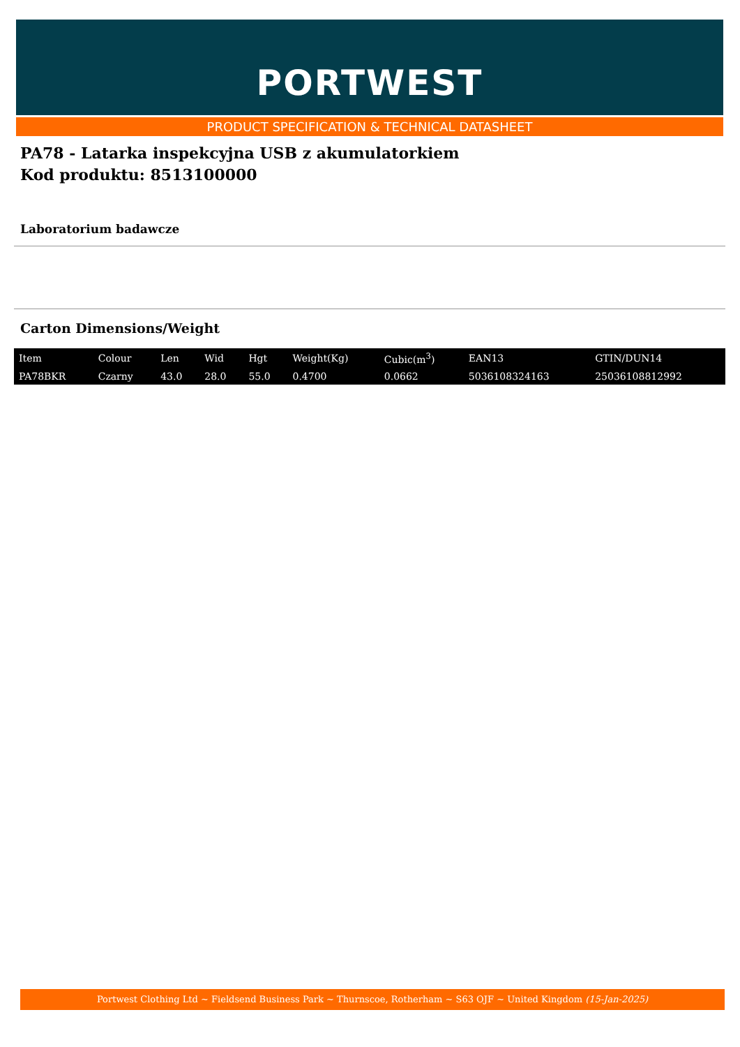PORTWEST
PRODUCT SPECIFICATION & TECHNICAL DATASHEET
PA78 - Latarka inspekcyjna USB z akumulatorkiem
Kod produktu: 8513100000
Laboratorium badawcze
Carton Dimensions/Weight
| Item | Colour | Len | Wid | Hgt | Weight(Kg) | Cubic(m<sup>3</sup>) | EAN13 | GTIN/DUN14 |
| --- | --- | --- | --- | --- | --- | --- | --- | --- |
| PA78BKR | Czarny | 43.0 | 28.0 | 55.0 | 0.4700 | 0.0662 | 5036108324163 | 25036108812992 |
Portwest Clothing Ltd ~ Fieldsend Business Park ~ Thurnscoe, Rotherham ~ S63 OJF ~ United Kingdom (15-Jan-2025)